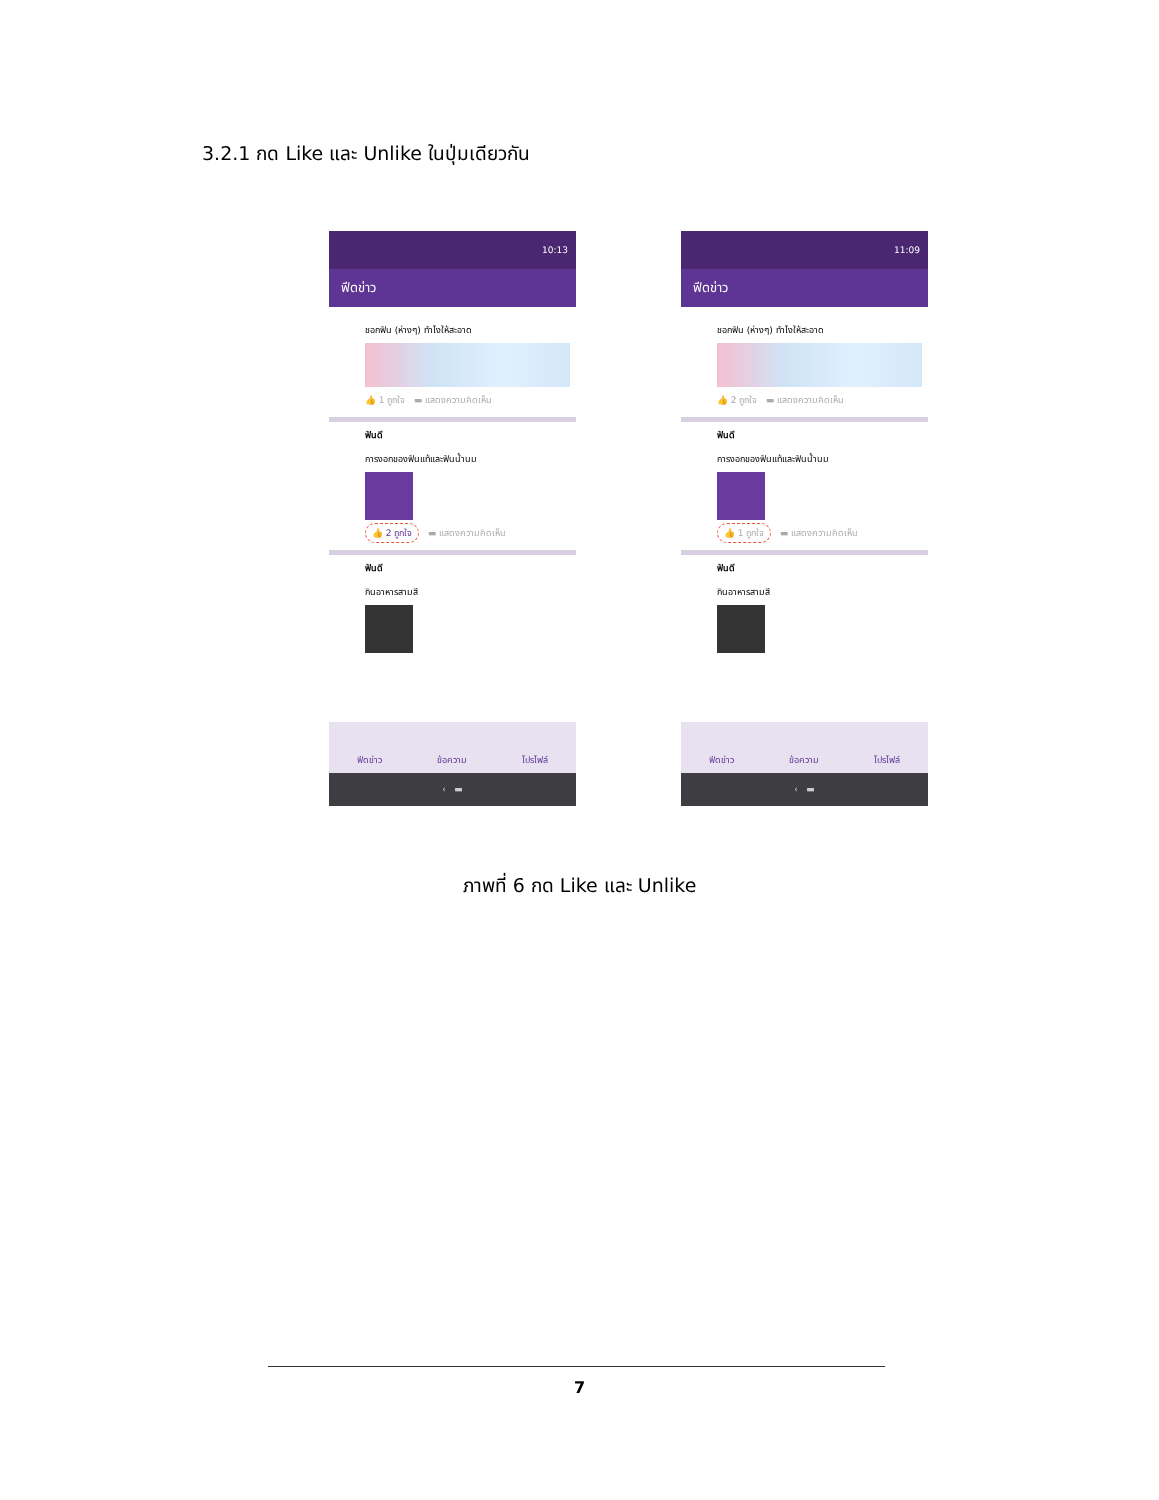3.2.1 กด Like และ Unlike ในปุ่มเดียวกัน
10:13
ฟีดข่าว
ชอกฟัน (ห่างๆ) ทำไงให้สะอาด
👍 1 ถูกใจ ▬ แสดงความคิดเห็น
ฟันดี
การงอกของฟันแท้และฟันน้ำนม
👍 2 ถูกใจ ▬ แสดงความคิดเห็น
ฟันดี
กินอาหารสามสี
ฟีดข่าว ข้อความ โปรไฟล์
‹ ▬
11:09
ฟีดข่าว
ชอกฟัน (ห่างๆ) ทำไงให้สะอาด
👍 2 ถูกใจ ▬ แสดงความคิดเห็น
ฟันดี
การงอกของฟันแท้และฟันน้ำนม
👍 1 ถูกใจ ▬ แสดงความคิดเห็น
ฟันดี
กินอาหารสามสี
ฟีดข่าว ข้อความ โปรไฟล์
‹ ▬
ภาพที่ 6 กด Like และ Unlike
7